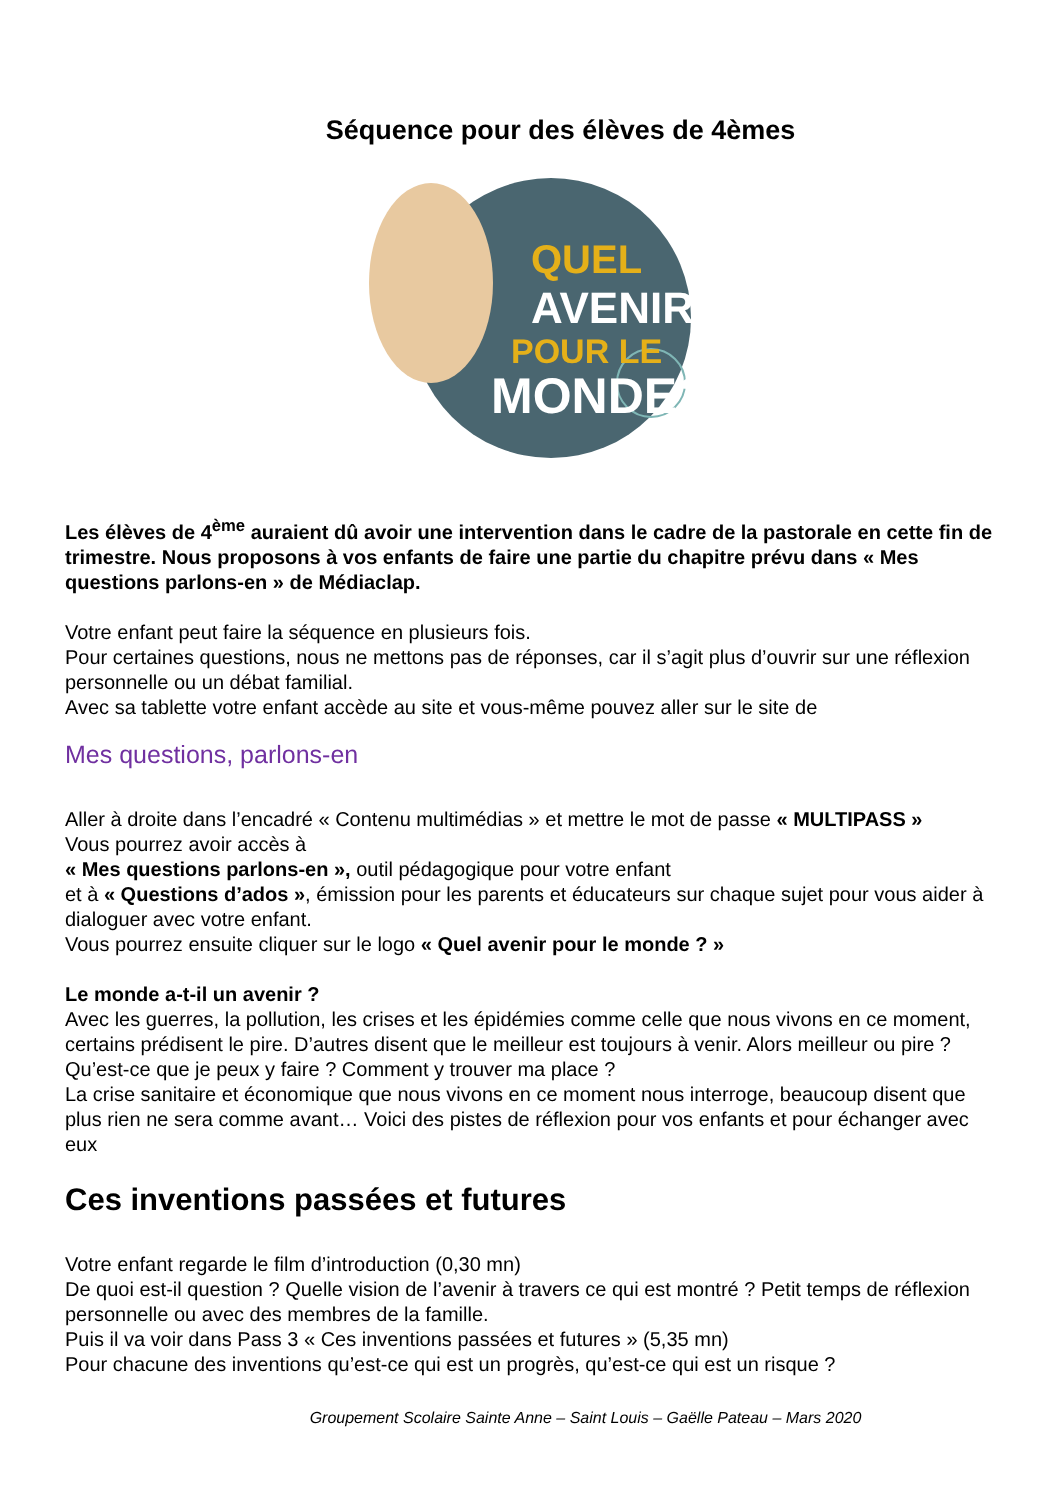Séquence pour des élèves de 4èmes
QUEL
AVENIR
POUR LE
MONDE?
Les élèves de 4<sup>ème</sup> auraient dû avoir une intervention dans le cadre de la pastorale en cette fin de trimestre. Nous proposons à vos enfants de faire une partie du chapitre prévu dans « Mes questions parlons-en » de Médiaclap.
Votre enfant peut faire la séquence en plusieurs fois.
Pour certaines questions, nous ne mettons pas de réponses, car il s’agit plus d’ouvrir sur une réflexion personnelle ou un débat familial.
Avec sa tablette votre enfant accède au site et vous-même pouvez aller sur le site de
Mes questions, parlons-en
Aller à droite dans l’encadré « Contenu multimédias » et mettre le mot de passe « MULTIPASS »
Vous pourrez avoir accès à
« Mes questions parlons-en », outil pédagogique pour votre enfant
et à « Questions d’ados », émission pour les parents et éducateurs sur chaque sujet pour vous aider à dialoguer avec votre enfant.
Vous pourrez ensuite cliquer sur le logo « Quel avenir pour le monde ? »
Le monde a-t-il un avenir ?
Avec les guerres, la pollution, les crises et les épidémies comme celle que nous vivons en ce moment, certains prédisent le pire. D’autres disent que le meilleur est toujours à venir. Alors meilleur ou pire ? Qu’est-ce que je peux y faire ? Comment y trouver ma place ?
La crise sanitaire et économique que nous vivons en ce moment nous interroge, beaucoup disent que plus rien ne sera comme avant… Voici des pistes de réflexion pour vos enfants et pour échanger avec eux
Ces inventions passées et futures
Votre enfant regarde le film d’introduction (0,30 mn)
De quoi est-il question ? Quelle vision de l’avenir à travers ce qui est montré ? Petit temps de réflexion personnelle ou avec des membres de la famille.
Puis il va voir dans Pass 3 « Ces inventions passées et futures » (5,35 mn)
Pour chacune des inventions qu’est-ce qui est un progrès, qu’est-ce qui est un risque ?
Groupement Scolaire Sainte Anne – Saint Louis – Gaëlle Pateau – Mars 2020